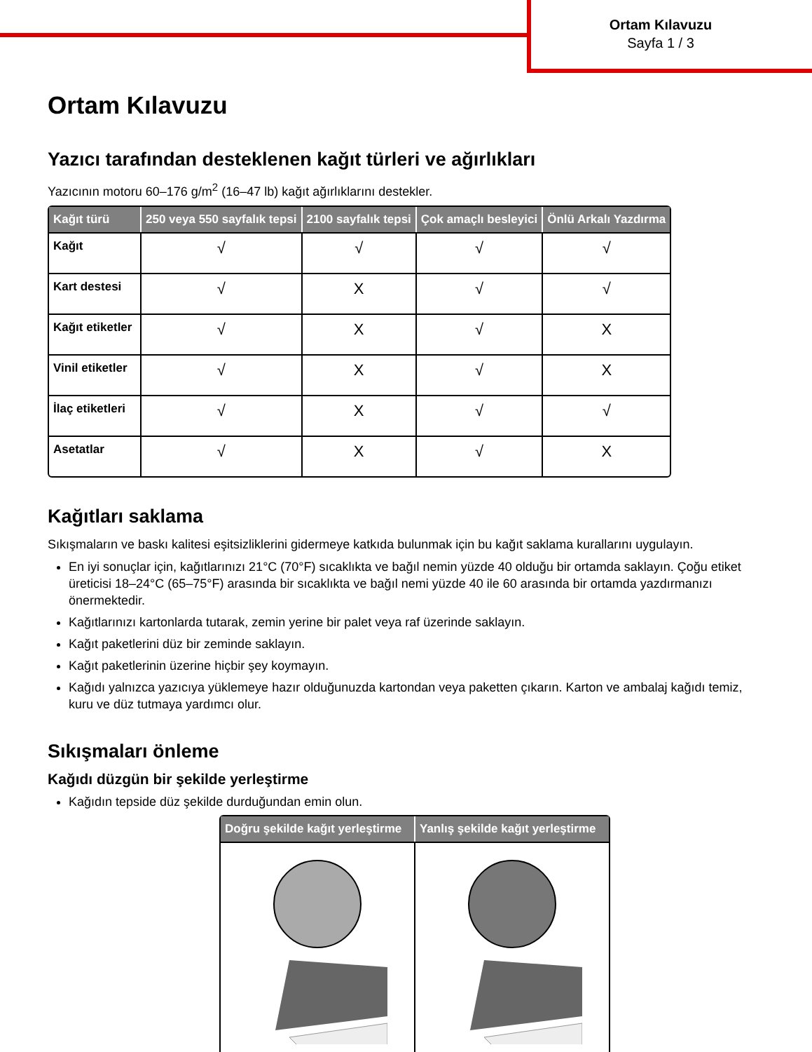Ortam Kılavuzu
Sayfa 1 / 3
Ortam Kılavuzu
Yazıcı tarafından desteklenen kağıt türleri ve ağırlıkları
Yazıcının motoru 60–176 g/m<sup>2</sup> (16–47 lb) kağıt ağırlıklarını destekler.
| Kağıt türü | 250 veya 550 sayfalık tepsi | 2100 sayfalık tepsi | Çok amaçlı besleyici | Önlü Arkalı Yazdırma |
| --- | --- | --- | --- | --- |
| Kağıt | √ | √ | √ | √ |
| Kart destesi | √ | X | √ | √ |
| Kağıt etiketler | √ | X | √ | X |
| Vinil etiketler | √ | X | √ | X |
| İlaç etiketleri | √ | X | √ | √ |
| Asetatlar | √ | X | √ | X |
Kağıtları saklama
Sıkışmaların ve baskı kalitesi eşitsizliklerini gidermeye katkıda bulunmak için bu kağıt saklama kurallarını uygulayın.
En iyi sonuçlar için, kağıtlarınızı 21°C (70°F) sıcaklıkta ve bağıl nemin yüzde 40 olduğu bir ortamda saklayın. Çoğu etiket üreticisi 18–24°C (65–75°F) arasında bir sıcaklıkta ve bağıl nemi yüzde 40 ile 60 arasında bir ortamda yazdırmanızı önermektedir.
Kağıtlarınızı kartonlarda tutarak, zemin yerine bir palet veya raf üzerinde saklayın.
Kağıt paketlerini düz bir zeminde saklayın.
Kağıt paketlerinin üzerine hiçbir şey koymayın.
Kağıdı yalnızca yazıcıya yüklemeye hazır olduğunuzda kartondan veya paketten çıkarın. Karton ve ambalaj kağıdı temiz, kuru ve düz tutmaya yardımcı olur.
Sıkışmaları önleme
Kağıdı düzgün bir şekilde yerleştirme
Kağıdın tepside düz şekilde durduğundan emin olun.
| Doğru şekilde kağıt yerleştirme | Yanlış şekilde kağıt yerleştirme |
| --- | --- |